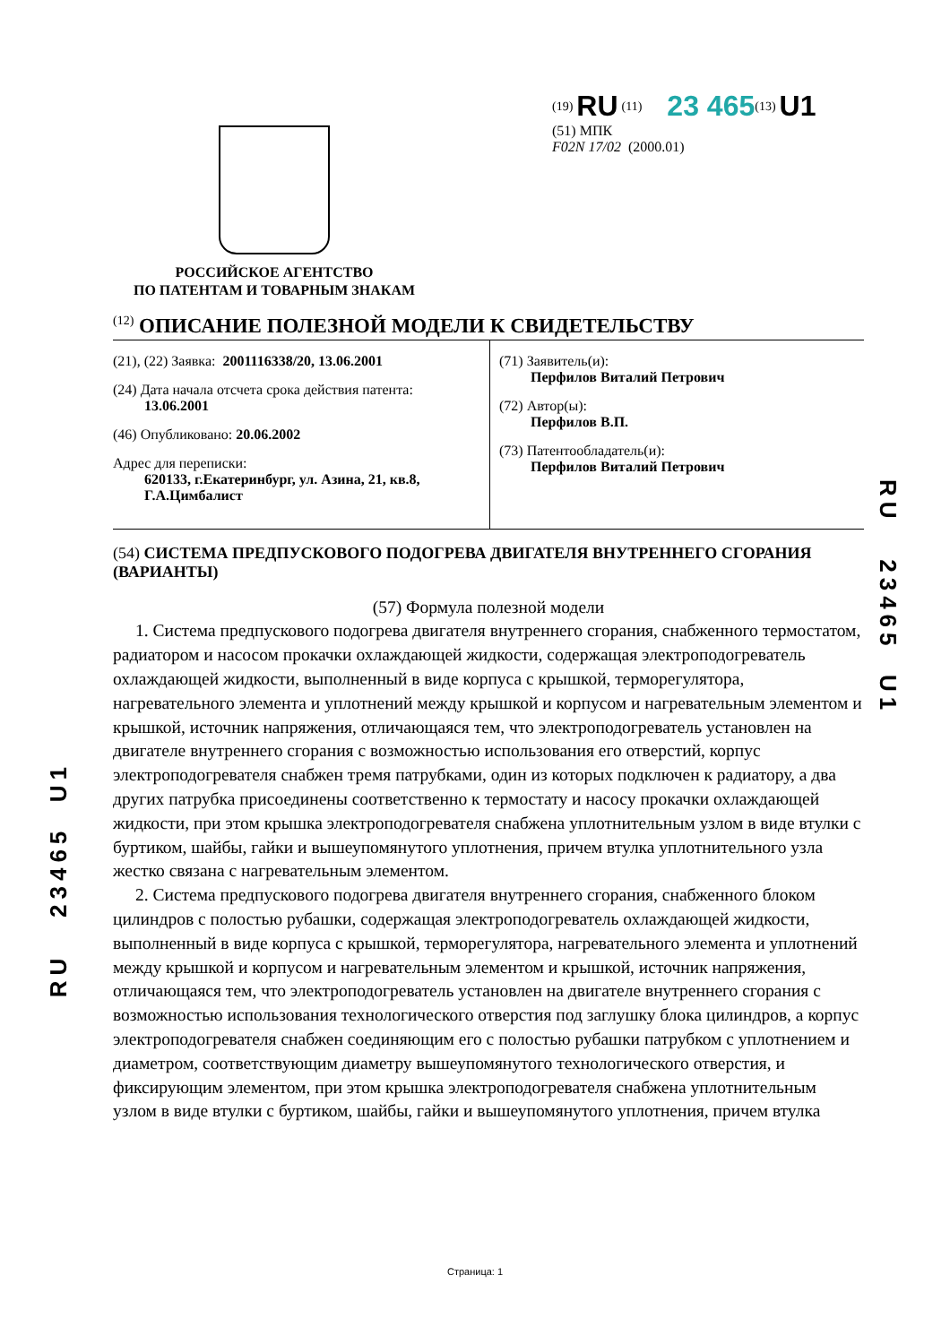РОССИЙСКОЕ АГЕНТСТВО
ПО ПАТЕНТАМ И ТОВАРНЫМ ЗНАКАМ
<sup>(19)</sup> RU <sup>(11)</sup> 23 465<sup>(13)</sup> U1
(51) МПК
F02N 17/02 (2000.01)
<sup>(12)</sup> ОПИСАНИЕ ПОЛЕЗНОЙ МОДЕЛИ К СВИДЕТЕЛЬСТВУ
(21), (22) Заявка: 2001116338/20, 13.06.2001
(24) Дата начала отсчета срока действия патента:
13.06.2001
(46) Опубликовано: 20.06.2002
Адрес для переписки:
620133, г.Екатеринбург, ул. Азина, 21, кв.8,
Г.А.Цимбалист
(71) Заявитель(и):
Перфилов Виталий Петрович
(72) Автор(ы):
Перфилов В.П.
(73) Патентообладатель(и):
Перфилов Виталий Петрович
(54) СИСТЕМА ПРЕДПУСКОВОГО ПОДОГРЕВА ДВИГАТЕЛЯ ВНУТРЕННЕГО СГОРАНИЯ (ВАРИАНТЫ)
(57) Формула полезной модели
1. Система предпускового подогрева двигателя внутреннего сгорания, снабженного термостатом, радиатором и насосом прокачки охлаждающей жидкости, содержащая электроподогреватель охлаждающей жидкости, выполненный в виде корпуса с крышкой, терморегулятора, нагревательного элемента и уплотнений между крышкой и корпусом и нагревательным элементом и крышкой, источник напряжения, отличающаяся тем, что электроподогреватель установлен на двигателе внутреннего сгорания с возможностью использования его отверстий, корпус электроподогревателя снабжен тремя патрубками, один из которых подключен к радиатору, а два других патрубка присоединены соответственно к термостату и насосу прокачки охлаждающей жидкости, при этом крышка электроподогревателя снабжена уплотнительным узлом в виде втулки с буртиком, шайбы, гайки и вышеупомянутого уплотнения, причем втулка уплотнительного узла жестко связана с нагревательным элементом.
2. Система предпускового подогрева двигателя внутреннего сгорания, снабженного блоком цилиндров с полостью рубашки, содержащая электроподогреватель охлаждающей жидкости, выполненный в виде корпуса с крышкой, терморегулятора, нагревательного элемента и уплотнений между крышкой и корпусом и нагревательным элементом и крышкой, источник напряжения, отличающаяся тем, что электроподогреватель установлен на двигателе внутреннего сгорания с возможностью использования технологического отверстия под заглушку блока цилиндров, а корпус электроподогревателя снабжен соединяющим его с полостью рубашки патрубком с уплотнением и диаметром, соответствующим диаметру вышеупомянутого технологического отверстия, и фиксирующим элементом, при этом крышка электроподогревателя снабжена уплотнительным узлом в виде втулки с буртиком, шайбы, гайки и вышеупомянутого уплотнения, причем втулка
RU 23465 U1
RU 23465 U1
Страница: 1